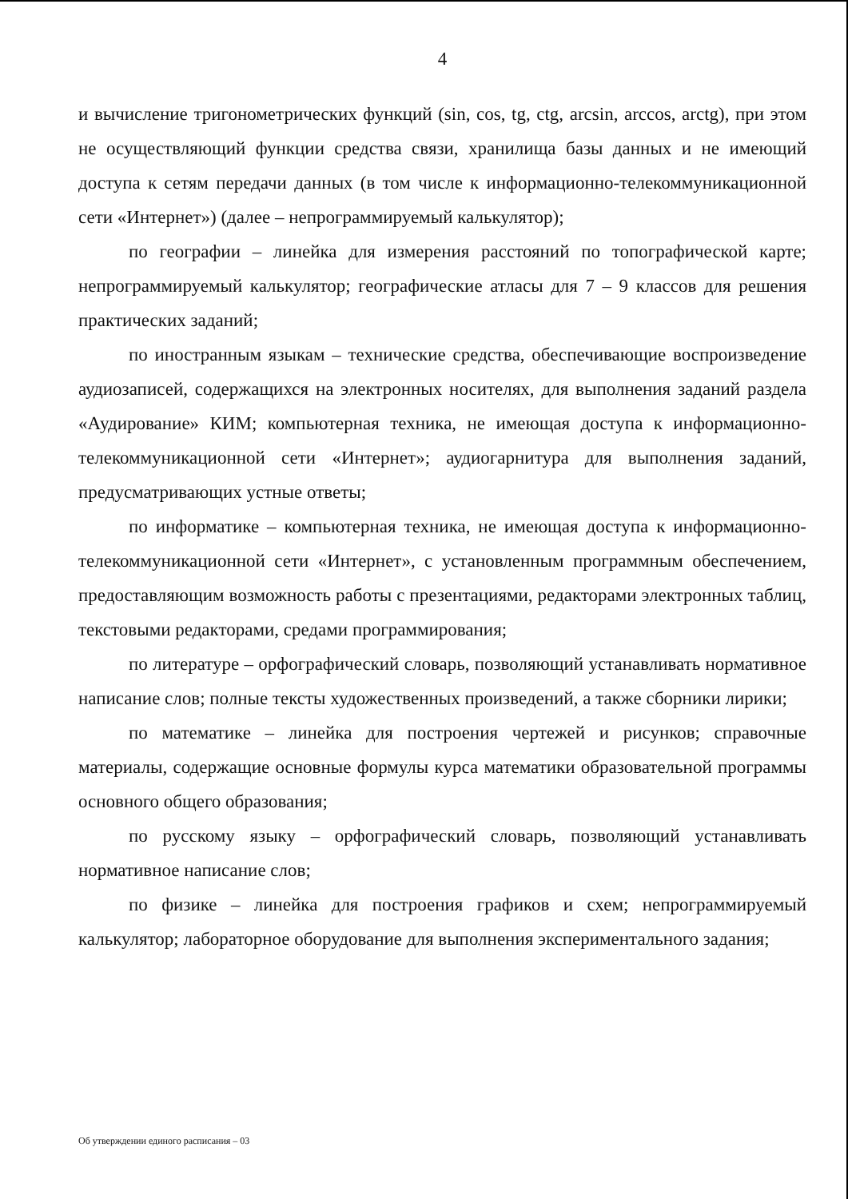4
и вычисление тригонометрических функций (sin, cos, tg, ctg, arcsin, arccos, arctg), при этом не осуществляющий функции средства связи, хранилища базы данных и не имеющий доступа к сетям передачи данных (в том числе к информационно-телекоммуникационной сети «Интернет») (далее – непрограммируемый калькулятор);
по географии – линейка для измерения расстояний по топографической карте; непрограммируемый калькулятор; географические атласы для 7 – 9 классов для решения практических заданий;
по иностранным языкам – технические средства, обеспечивающие воспроизведение аудиозаписей, содержащихся на электронных носителях, для выполнения заданий раздела «Аудирование» КИМ; компьютерная техника, не имеющая доступа к информационно-телекоммуникационной сети «Интернет»; аудиогарнитура для выполнения заданий, предусматривающих устные ответы;
по информатике – компьютерная техника, не имеющая доступа к информационно-телекоммуникационной сети «Интернет», с установленным программным обеспечением, предоставляющим возможность работы с презентациями, редакторами электронных таблиц, текстовыми редакторами, средами программирования;
по литературе – орфографический словарь, позволяющий устанавливать нормативное написание слов; полные тексты художественных произведений, а также сборники лирики;
по математике – линейка для построения чертежей и рисунков; справочные материалы, содержащие основные формулы курса математики образовательной программы основного общего образования;
по русскому языку – орфографический словарь, позволяющий устанавливать нормативное написание слов;
по физике – линейка для построения графиков и схем; непрограммируемый калькулятор; лабораторное оборудование для выполнения экспериментального задания;
Об утверждении единого расписания – 03